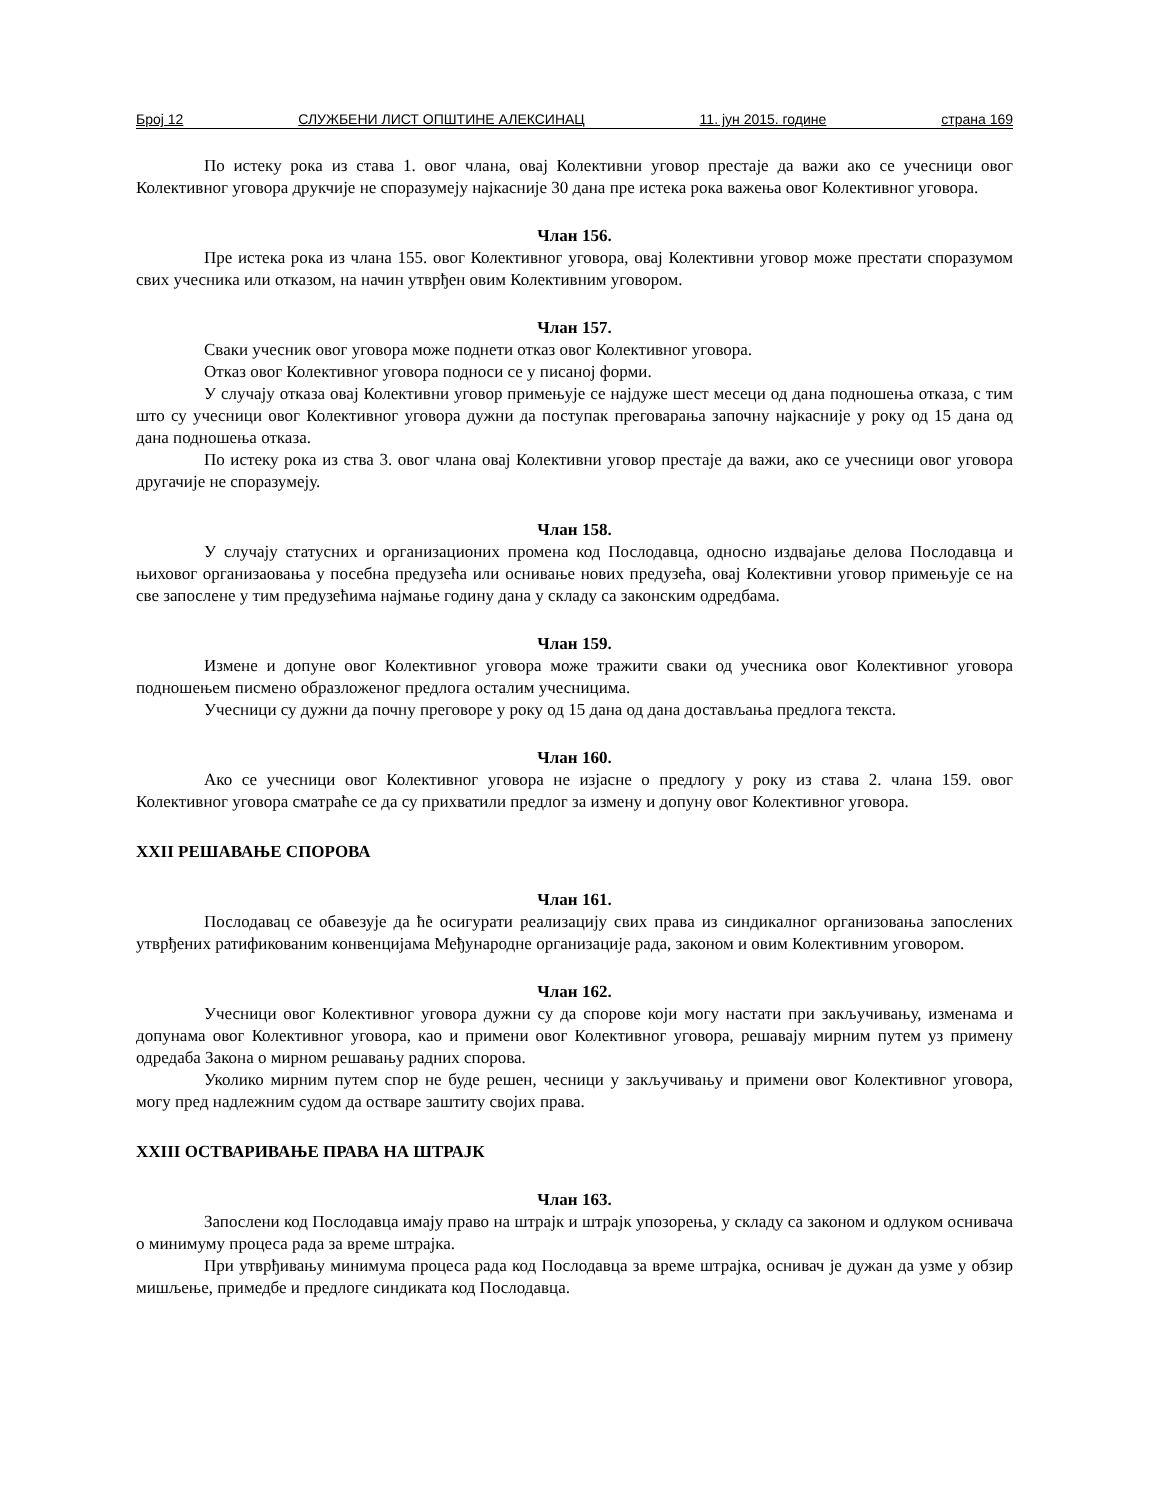Број 12 СЛУЖБЕНИ ЛИСТ ОПШТИНЕ АЛЕКСИНАЦ 11. јун 2015. године страна 169
По истеку рока из става 1. овог члана, овај Колективни уговор престаје да важи ако се учесници овог Колективног уговора друкчије не споразумеју најкасније 30 дана пре истека рока важења овог Колективног уговора.
Члан 156.
Пре истека рока из члана 155. овог Колективног уговора, овај Колективни уговор може престати споразумом свих учесника или отказом, на начин утврђен овим Колективним уговором.
Члан 157.
Сваки учесник овог уговора може поднети отказ овог Колективног уговора.
Отказ овог Колективног уговора подноси се у писаној форми.
У случају отказа овај Колективни уговор примењује се најдуже шест месеци од дана подношења отказа, с тим што су учесници овог Колективног уговора дужни да поступак преговарања започну најкасније у року од 15 дана од дана подношења отказа.
По истеку рока из ства 3. овог члана овај Колективни уговор престаје да важи, ако се учесници овог уговора другачије не споразумеју.
Члан 158.
У случају статусних и организационих промена код Послодавца, односно издвајање делова Послодавца и њиховог организаовања у посебна предузећа или оснивање нових предузећа, овај Колективни уговор примењује се на све запослене у тим предузећима најмање годину дана у складу са законским одредбама.
Члан 159.
Измене и допуне овог Колективног уговора може тражити сваки од учесника овог Колективног уговора подношењем писмено образложеног предлога осталим учесницима.
Учесници су дужни да почну преговоре у року од 15 дана од дана достављања предлога текста.
Члан 160.
Ако се учесници овог Колективног уговора не изјасне о предлогу у року из става 2. члана 159. овог Колективног уговора сматраће се да су прихватили предлог за измену и допуну овог Колективног уговора.
XXII РЕШАВАЊЕ СПОРОВА
Члан 161.
Послодавац се обавезује да ће осигурати реализацију свих права из синдикалног организовања запослених утврђених ратификованим конвенцијама Међународне организације рада, законом и овим Колективним уговором.
Члан 162.
Учесници овог Колективног уговора дужни су да спорове који могу настати при закључивању, изменама и допунама овог Колективног уговора, као и примени овог Колективног уговора, решавају мирним путем уз примену одредаба Закона о мирном решавању радних спорова.
Уколико мирним путем спор не буде решен, чесници у закључивању и примени овог Колективног уговора, могу пред надлежним судом да остваре заштиту својих права.
XXIII ОСТВАРИВАЊЕ ПРАВА НА ШТРАЈК
Члан 163.
Запослени код Послодавца имају право на штрајк и штрајк упозорења, у складу са законом и одлуком оснивача о минимуму процеса рада за време штрајка.
При утврђивању минимума процеса рада код Послодавца за време штрајка, оснивач је дужан да узме у обзир мишљење, примедбе и предлоге синдиката код Послодавца.